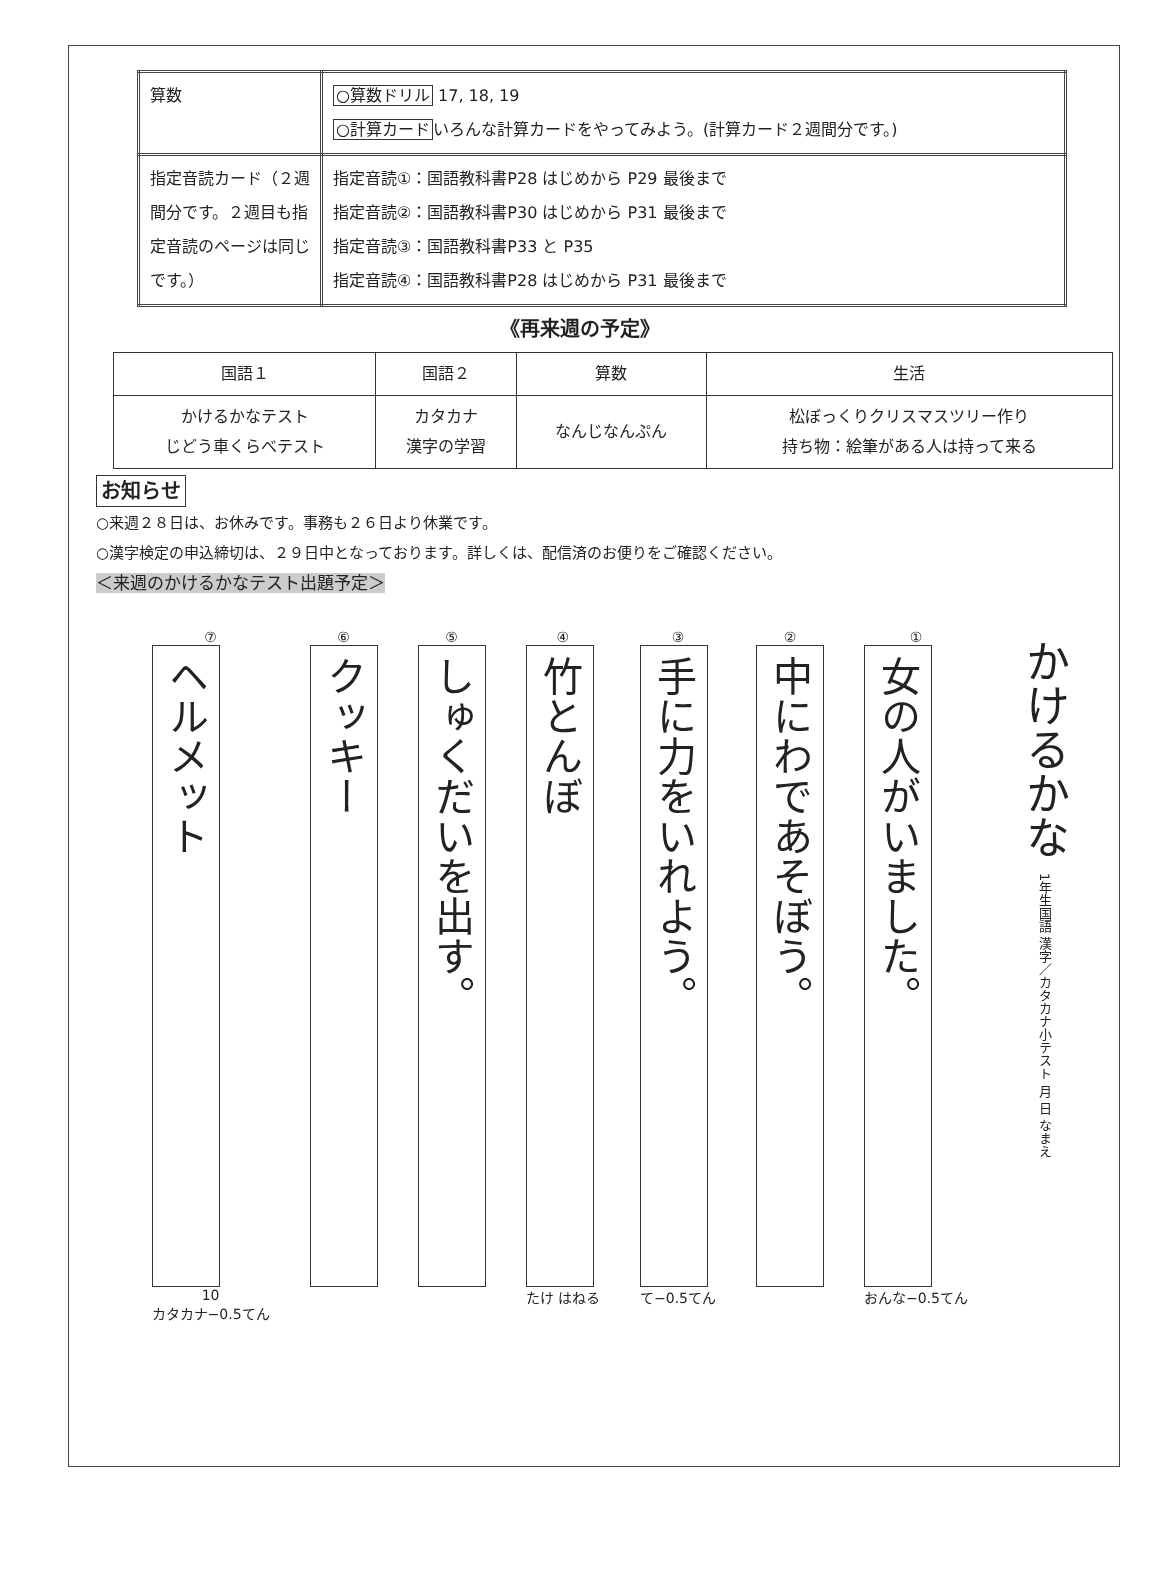| 算数 | ○算数ドリル 17, 18, 19 ○計算カード いろんな計算カードをやってみよう。(計算カード２週間分です。) |
| 指定音読カード（２週間分です。２週目も指定音読のページは同じです。） | 指定音読①：国語教科書P28 はじめから P29 最後まで 指定音読②：国語教科書P30 はじめから P31 最後まで 指定音読③：国語教科書P33 と P35 指定音読④：国語教科書P28 はじめから P31 最後まで |
《再来週の予定》
| 国語１ | 国語２ | 算数 | 生活 |
| --- | --- | --- | --- |
| かけるかなテスト じどう車くらべテスト | カタカナ 漢字の学習 | なんじなんぷん | 松ぼっくりクリスマスツリー作り 持ち物：絵筆がある人は持って来る |
お知らせ
○来週２８日は、お休みです。事務も２６日より休業です。
○漢字検定の申込締切は、２９日中となっております。詳しくは、配信済のお便りをご確認ください。
＜来週のかけるかなテスト出題予定＞
かけるかな 1年生国語 漢字／カタカナ小テスト 月 日 なまえ
①
女の人がいました。
おんな−0.5てん
②
中にわであそぼう。
③
手に力をいれよう。
て−0.5てん
④
竹とんぼ
たけ はねる
⑤
しゅくだいを出す。
⑥
クッキー
⑦
ヘルメット
10
カタカナ−0.5てん